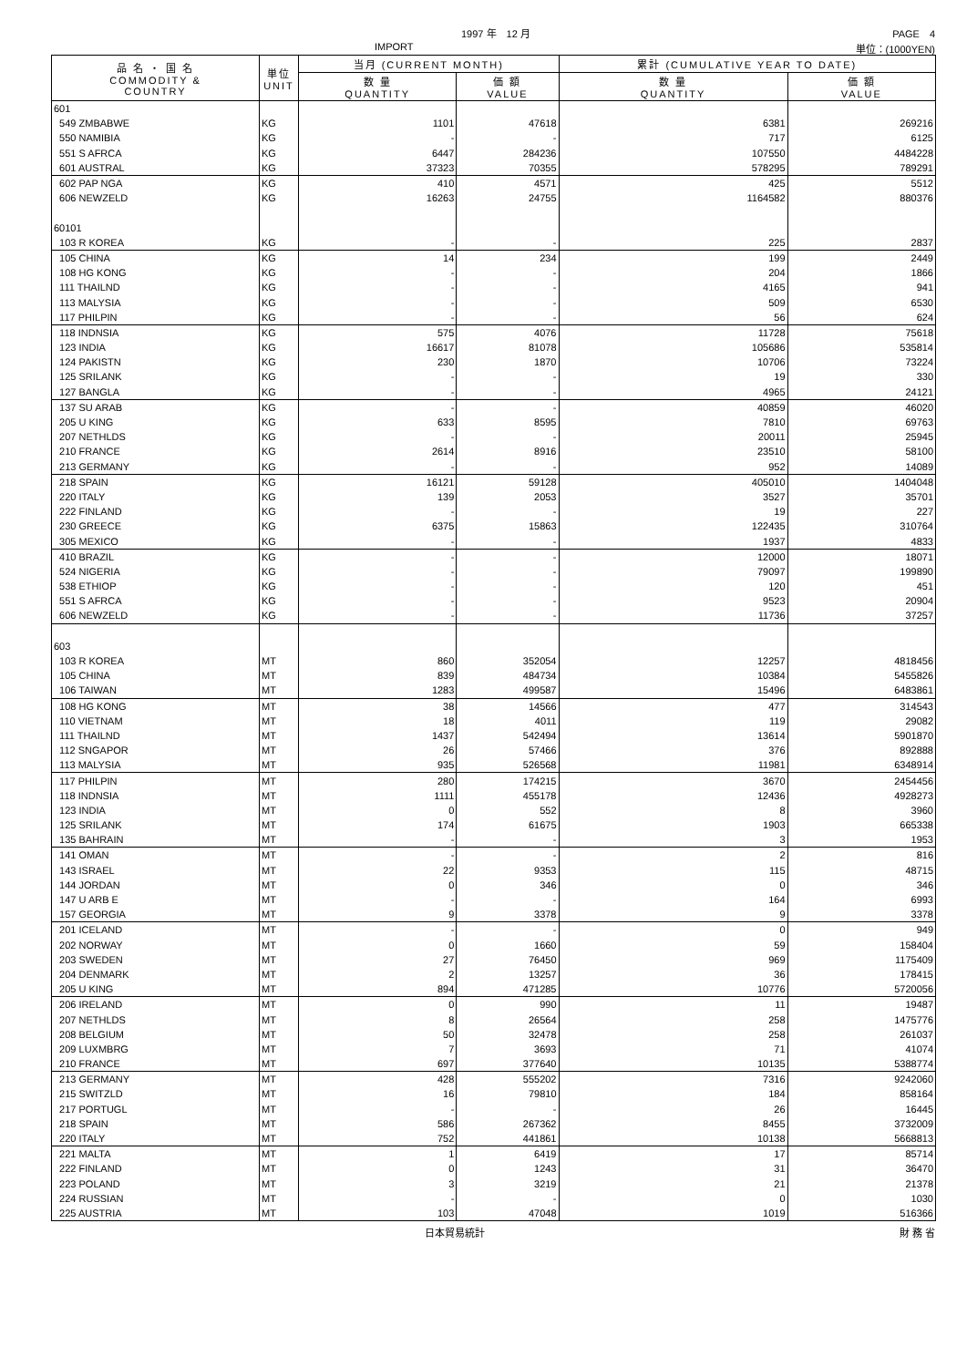1997 年　12 月 PAGE　4
IMPORT 単位：(1000YEN)
| 品 名 ・ 国 名 COMMODITY & COUNTRY | 単位 UNIT | 当月 (CURRENT MONTH) | | 累計 (CUMULATIVE YEAR TO DATE) | |
| --- | --- | --- | --- | --- | --- |
| | | 数 量 QUANTITY | 価 額 VALUE | 数 量 QUANTITY | 価 額 VALUE |
| 601 | | | | | |
| 549 ZMBABWE | KG | 1101 | 47618 | 6381 | 269216 |
| 550 NAMIBIA | KG | - | - | 717 | 6125 |
| 551 S AFRCA | KG | 6447 | 284236 | 107550 | 4484228 |
| 601 AUSTRAL | KG | 37323 | 70355 | 578295 | 789291 |
| 602 PAP NGA | KG | 410 | 4571 | 425 | 5512 |
| 606 NEWZELD | KG | 16263 | 24755 | 1164582 | 880376 |
| 60101 | | | | | |
| 103 R KOREA | KG | - | - | 225 | 2837 |
| 105 CHINA | KG | 14 | 234 | 199 | 2449 |
| 108 HG KONG | KG | - | - | 204 | 1866 |
| 111 THAILND | KG | - | - | 4165 | 941 |
| 113 MALYSIA | KG | - | - | 509 | 6530 |
| 117 PHILPIN | KG | - | - | 56 | 624 |
| 118 INDNSIA | KG | 575 | 4076 | 11728 | 75618 |
| 123 INDIA | KG | 16617 | 81078 | 105686 | 535814 |
| 124 PAKISTN | KG | 230 | 1870 | 10706 | 73224 |
| 125 SRILANK | KG | - | - | 19 | 330 |
| 127 BANGLA | KG | - | - | 4965 | 24121 |
| 137 SU ARAB | KG | - | - | 40859 | 46020 |
| 205 U KING | KG | 633 | 8595 | 7810 | 69763 |
| 207 NETHLDS | KG | - | - | 20011 | 25945 |
| 210 FRANCE | KG | 2614 | 8916 | 23510 | 58100 |
| 213 GERMANY | KG | - | - | 952 | 14089 |
| 218 SPAIN | KG | 16121 | 59128 | 405010 | 1404048 |
| 220 ITALY | KG | 139 | 2053 | 3527 | 35701 |
| 222 FINLAND | KG | - | - | 19 | 227 |
| 230 GREECE | KG | 6375 | 15863 | 122435 | 310764 |
| 305 MEXICO | KG | - | - | 1937 | 4833 |
| 410 BRAZIL | KG | - | - | 12000 | 18071 |
| 524 NIGERIA | KG | - | - | 79097 | 199890 |
| 538 ETHIOP | KG | - | - | 120 | 451 |
| 551 S AFRCA | KG | - | - | 9523 | 20904 |
| 606 NEWZELD | KG | - | - | 11736 | 37257 |
| 603 | | | | | |
| 103 R KOREA | MT | 860 | 352054 | 12257 | 4818456 |
| 105 CHINA | MT | 839 | 484734 | 10384 | 5455826 |
| 106 TAIWAN | MT | 1283 | 499587 | 15496 | 6483861 |
| 108 HG KONG | MT | 38 | 14566 | 477 | 314543 |
| 110 VIETNAM | MT | 18 | 4011 | 119 | 29082 |
| 111 THAILND | MT | 1437 | 542494 | 13614 | 5901870 |
| 112 SNGAPOR | MT | 26 | 57466 | 376 | 892888 |
| 113 MALYSIA | MT | 935 | 526568 | 11981 | 6348914 |
| 117 PHILPIN | MT | 280 | 174215 | 3670 | 2454456 |
| 118 INDNSIA | MT | 1111 | 455178 | 12436 | 4928273 |
| 123 INDIA | MT | 0 | 552 | 8 | 3960 |
| 125 SRILANK | MT | 174 | 61675 | 1903 | 665338 |
| 135 BAHRAIN | MT | - | - | 3 | 1953 |
| 141 OMAN | MT | - | - | 2 | 816 |
| 143 ISRAEL | MT | 22 | 9353 | 115 | 48715 |
| 144 JORDAN | MT | 0 | 346 | 0 | 346 |
| 147 U ARB E | MT | - | - | 164 | 6993 |
| 157 GEORGIA | MT | 9 | 3378 | 9 | 3378 |
| 201 ICELAND | MT | - | - | 0 | 949 |
| 202 NORWAY | MT | 0 | 1660 | 59 | 158404 |
| 203 SWEDEN | MT | 27 | 76450 | 969 | 1175409 |
| 204 DENMARK | MT | 2 | 13257 | 36 | 178415 |
| 205 U KING | MT | 894 | 471285 | 10776 | 5720056 |
| 206 IRELAND | MT | 0 | 990 | 11 | 19487 |
| 207 NETHLDS | MT | 8 | 26564 | 258 | 1475776 |
| 208 BELGIUM | MT | 50 | 32478 | 258 | 261037 |
| 209 LUXMBRG | MT | 7 | 3693 | 71 | 41074 |
| 210 FRANCE | MT | 697 | 377640 | 10135 | 5388774 |
| 213 GERMANY | MT | 428 | 555202 | 7316 | 9242060 |
| 215 SWITZLD | MT | 16 | 79810 | 184 | 858164 |
| 217 PORTUGL | MT | - | - | 26 | 16445 |
| 218 SPAIN | MT | 586 | 267362 | 8455 | 3732009 |
| 220 ITALY | MT | 752 | 441861 | 10138 | 5668813 |
| 221 MALTA | MT | 1 | 6419 | 17 | 85714 |
| 222 FINLAND | MT | 0 | 1243 | 31 | 36470 |
| 223 POLAND | MT | 3 | 3219 | 21 | 21378 |
| 224 RUSSIAN | MT | - | - | 0 | 1030 |
| 225 AUSTRIA | MT | 103 | 47048 | 1019 | 516366 |
日本貿易統計 財 務 省